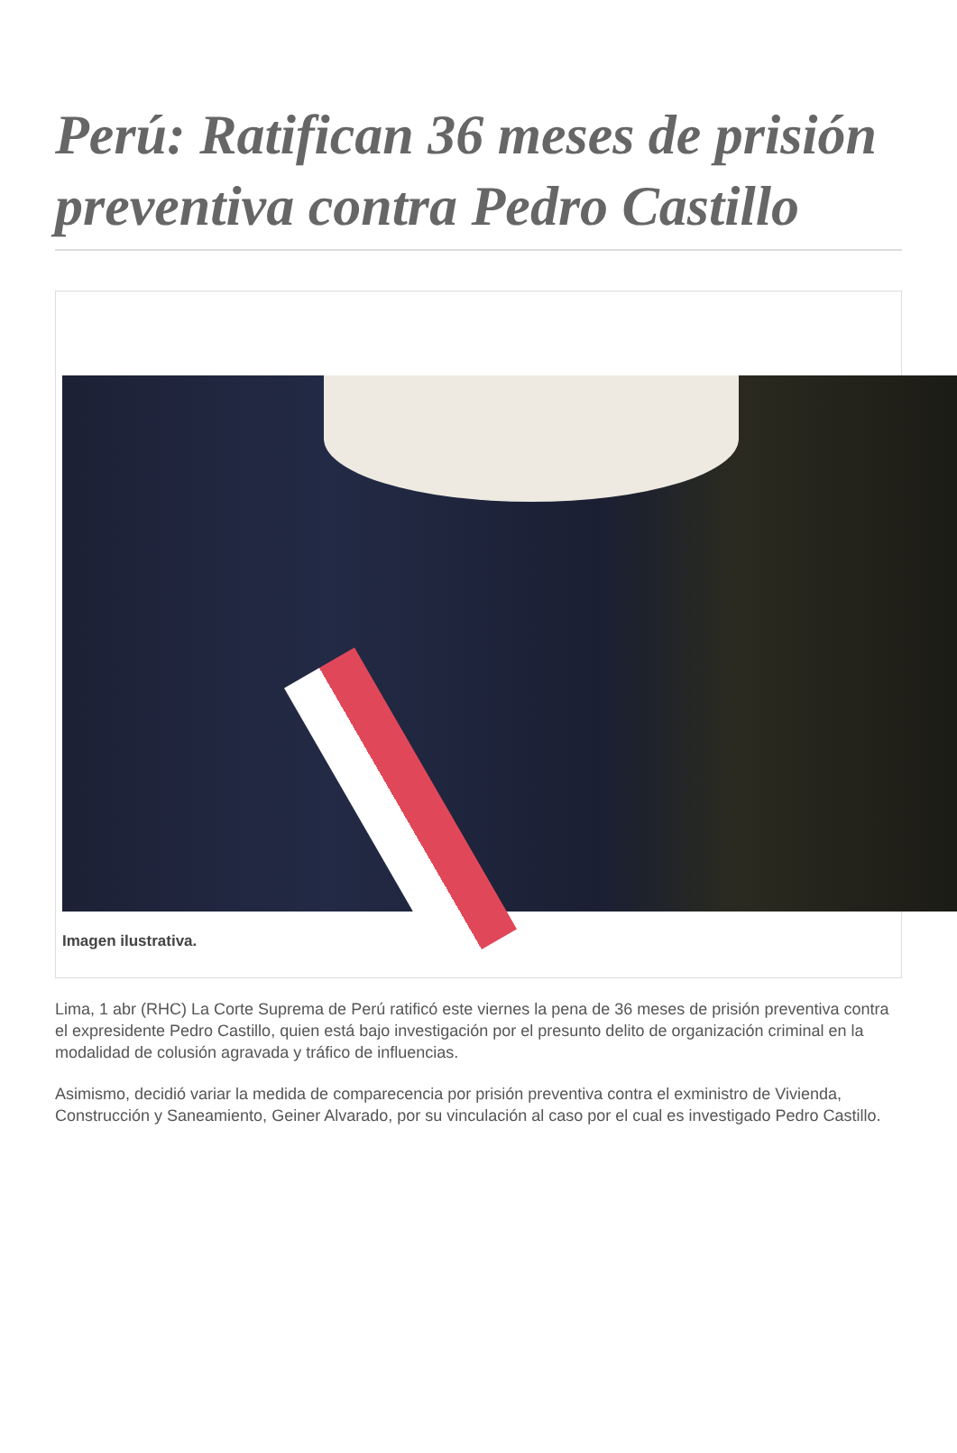Perú: Ratifican 36 meses de prisión preventiva contra Pedro Castillo
Imagen ilustrativa.
Lima, 1 abr (RHC) La Corte Suprema de Perú ratificó este viernes la pena de 36 meses de prisión preventiva contra el expresidente Pedro Castillo, quien está bajo investigación por el presunto delito de organización criminal en la modalidad de colusión agravada y tráfico de influencias.
Asimismo, decidió variar la medida de comparecencia por prisión preventiva contra el exministro de Vivienda, Construcción y Saneamiento, Geiner Alvarado, por su vinculación al caso por el cual es investigado Pedro Castillo.